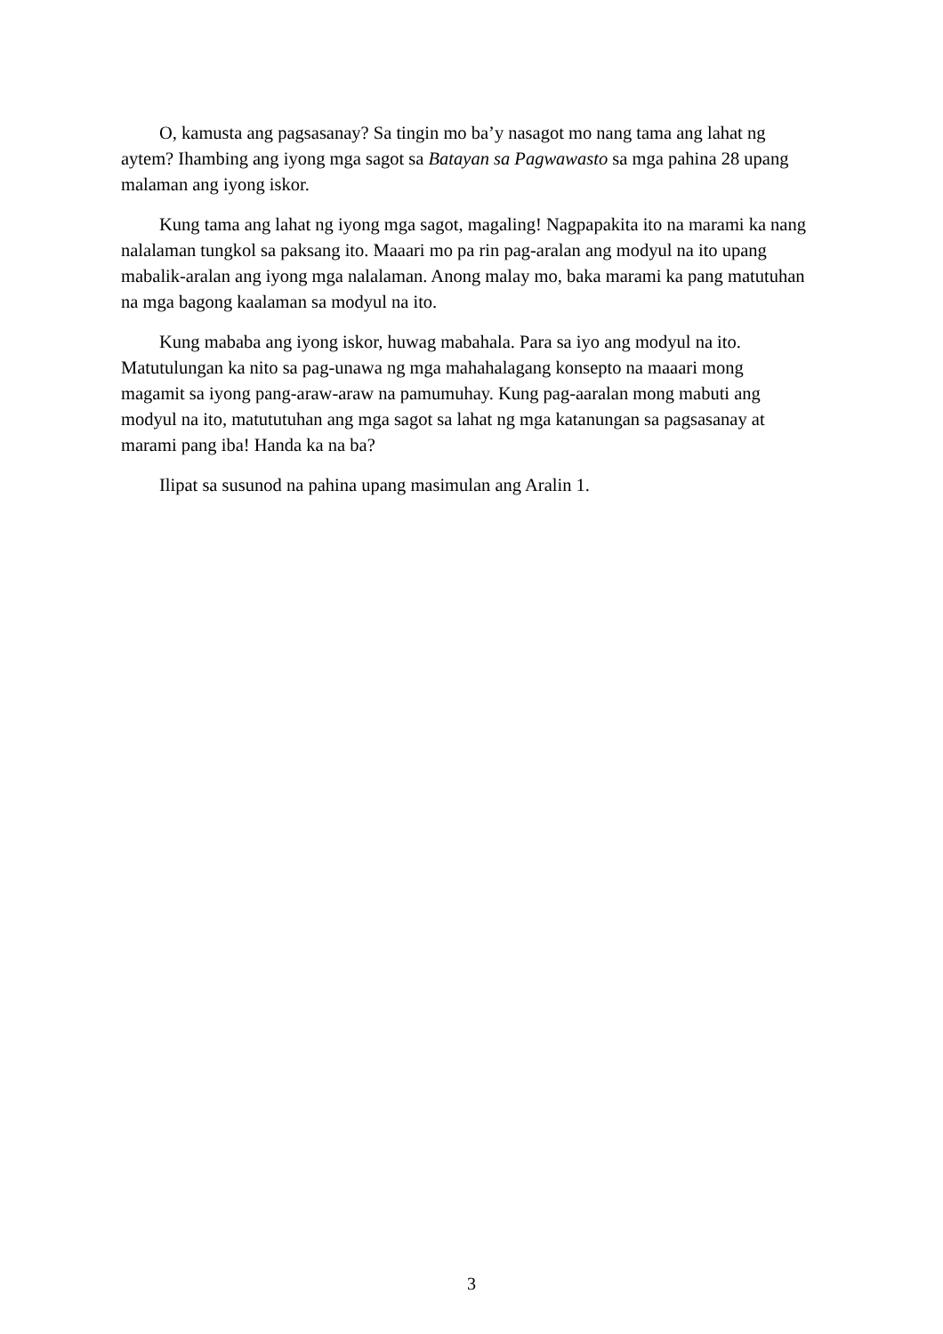O, kamusta ang pagsasanay? Sa tingin mo ba’y nasagot mo nang tama ang lahat ng aytem? Ihambing ang iyong mga sagot sa Batayan sa Pagwawasto sa mga pahina 28 upang malaman ang iyong iskor.
Kung tama ang lahat ng iyong mga sagot, magaling! Nagpapakita ito na marami ka nang nalalaman tungkol sa paksang ito. Maaari mo pa rin pag-aralan ang modyul na ito upang mabalik-aralan ang iyong mga nalalaman. Anong malay mo, baka marami ka pang matutuhan na mga bagong kaalaman sa modyul na ito.
Kung mababa ang iyong iskor, huwag mabahala. Para sa iyo ang modyul na ito. Matutulungan ka nito sa pag-unawa ng mga mahahalagang konsepto na maaari mong magamit sa iyong pang-araw-araw na pamumuhay. Kung pag-aaralan mong mabuti ang modyul na ito, matututuhan ang mga sagot sa lahat ng mga katanungan sa pagsasanay at marami pang iba! Handa ka na ba?
Ilipat sa susunod na pahina upang masimulan ang Aralin 1.
3